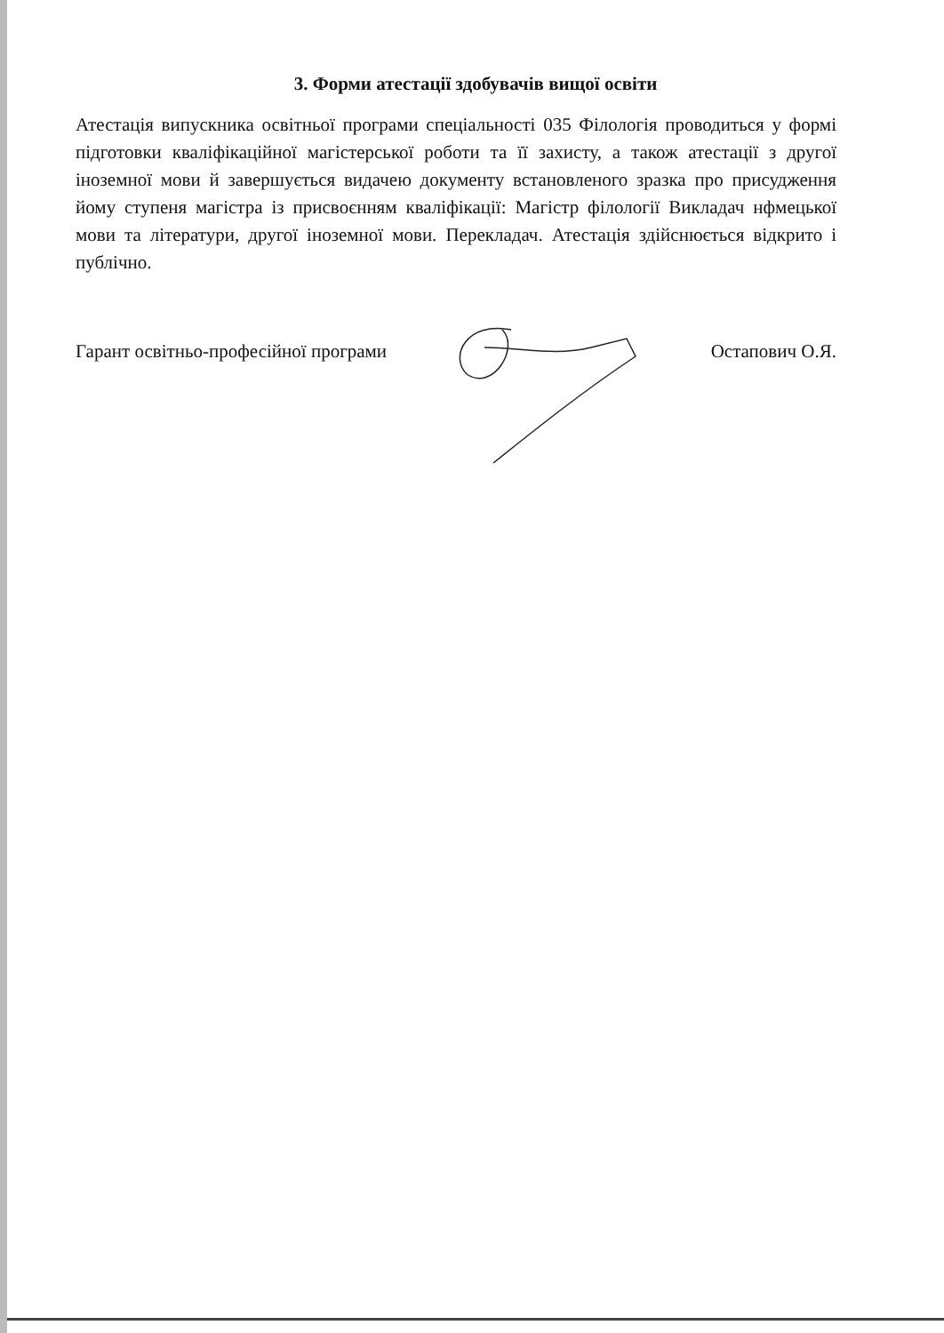3. Форми атестації здобувачів вищої освіти
Атестація випускника освітньої програми спеціальності 035 Філологія проводиться у формі підготовки кваліфікаційної магістерської роботи та її захисту, а також атестації з другої іноземної мови й завершується видачею документу встановленого зразка про присудження йому ступеня магістра із присвоєнням кваліфікації: Магістр філології Викладач нфмецької мови та літератури, другої іноземної мови. Перекладач. Атестація здійснюється відкрито і публічно.
Гарант освітньо-професійної програми Остапович О.Я.